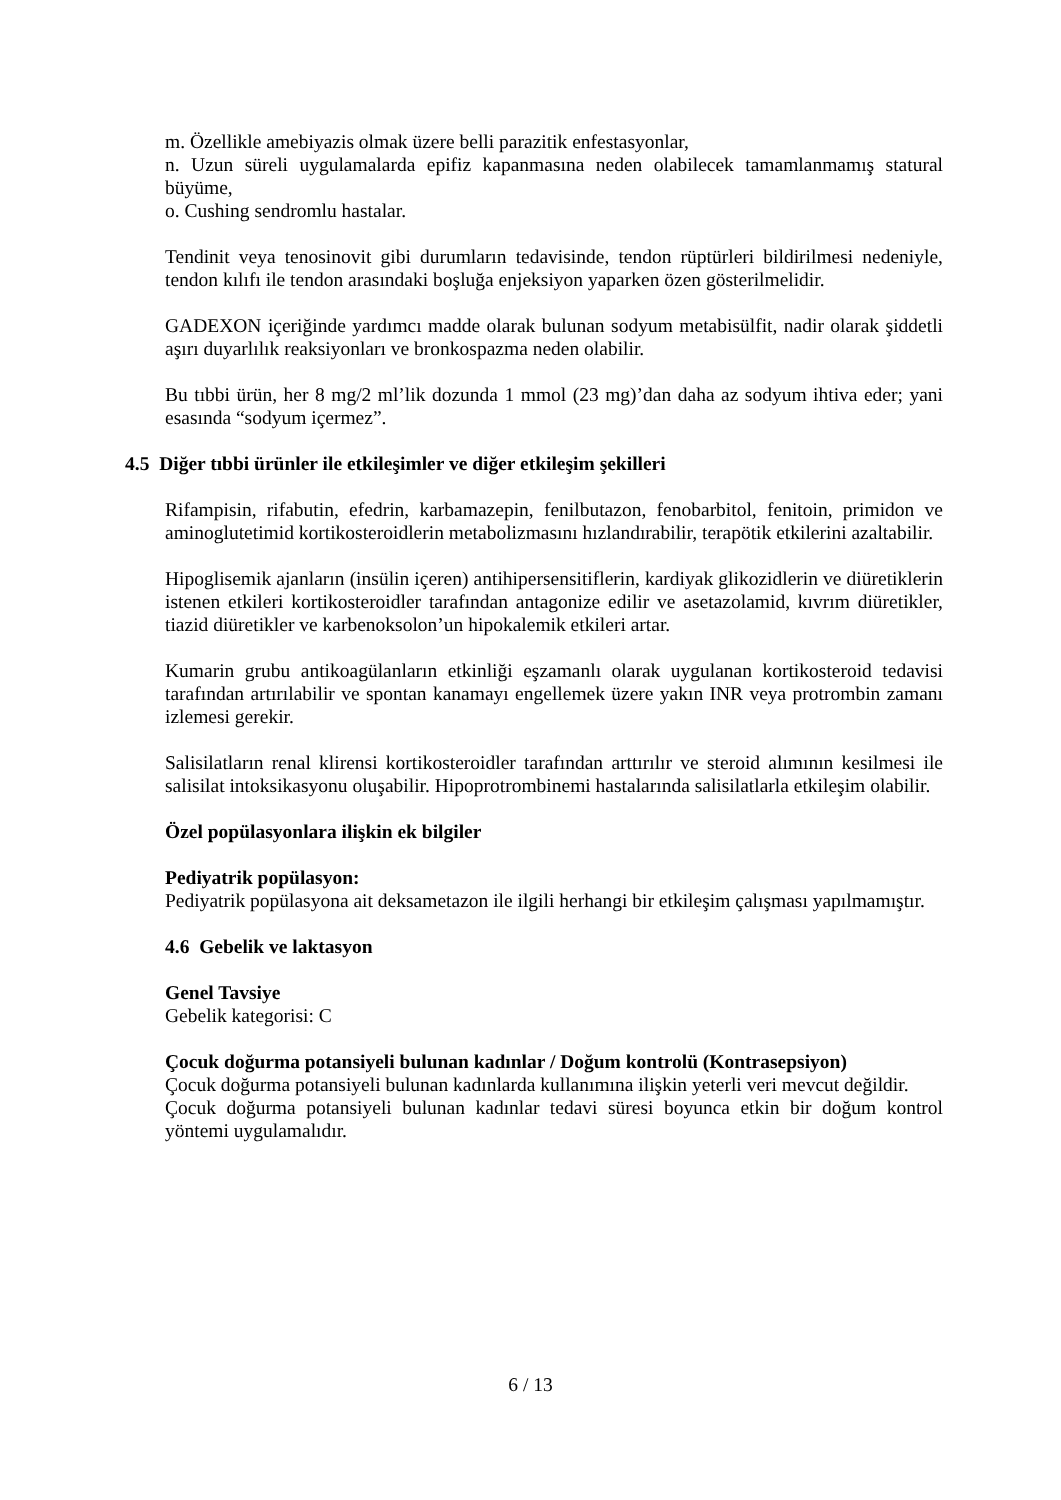m. Özellikle amebiyazis olmak üzere belli parazitik enfestasyonlar,
n. Uzun süreli uygulamalarda epifiz kapanmasına neden olabilecek tamamlanmamış statural büyüme,
o. Cushing sendromlu hastalar.
Tendinit veya tenosinovit gibi durumların tedavisinde, tendon rüptürleri bildirilmesi nedeniyle, tendon kılıfı ile tendon arasındaki boşluğa enjeksiyon yaparken özen gösterilmelidir.
GADEXON içeriğinde yardımcı madde olarak bulunan sodyum metabisülfit, nadir olarak şiddetli aşırı duyarlılık reaksiyonları ve bronkospazma neden olabilir.
Bu tıbbi ürün, her 8 mg/2 ml’lik dozunda 1 mmol (23 mg)’dan daha az sodyum ihtiva eder; yani esasında “sodyum içermez”.
4.5 Diğer tıbbi ürünler ile etkileşimler ve diğer etkileşim şekilleri
Rifampisin, rifabutin, efedrin, karbamazepin, fenilbutazon, fenobarbitol, fenitoin, primidon ve aminoglutetimid kortikosteroidlerin metabolizmasını hızlandırabilir, terapötik etkilerini azaltabilir.
Hipoglisemik ajanların (insülin içeren) antihipersensitiflerin, kardiyak glikozidlerin ve diüretiklerin istenen etkileri kortikosteroidler tarafından antagonize edilir ve asetazolamid, kıvrım diüretikler, tiazid diüretikler ve karbenoksolon’un hipokalemik etkileri artar.
Kumarin grubu antikoagülanların etkinliği eşzamanlı olarak uygulanan kortikosteroid tedavisi tarafından artırılabilir ve spontan kanamayı engellemek üzere yakın INR veya protrombin zamanı izlemesi gerekir.
Salisilatların renal klirensi kortikosteroidler tarafından arttırılır ve steroid alımının kesilmesi ile salisilat intoksikasyonu oluşabilir. Hipoprotrombinemi hastalarında salisilatlarla etkileşim olabilir.
Özel popülasyonlara ilişkin ek bilgiler
Pediyatrik popülasyon:
Pediyatrik popülasyona ait deksametazon ile ilgili herhangi bir etkileşim çalışması yapılmamıştır.
4.6 Gebelik ve laktasyon
Genel Tavsiye
Gebelik kategorisi: C
Çocuk doğurma potansiyeli bulunan kadınlar / Doğum kontrolü (Kontrasepsiyon)
Çocuk doğurma potansiyeli bulunan kadınlarda kullanımına ilişkin yeterli veri mevcut değildir.
Çocuk doğurma potansiyeli bulunan kadınlar tedavi süresi boyunca etkin bir doğum kontrol yöntemi uygulamalıdır.
6 / 13